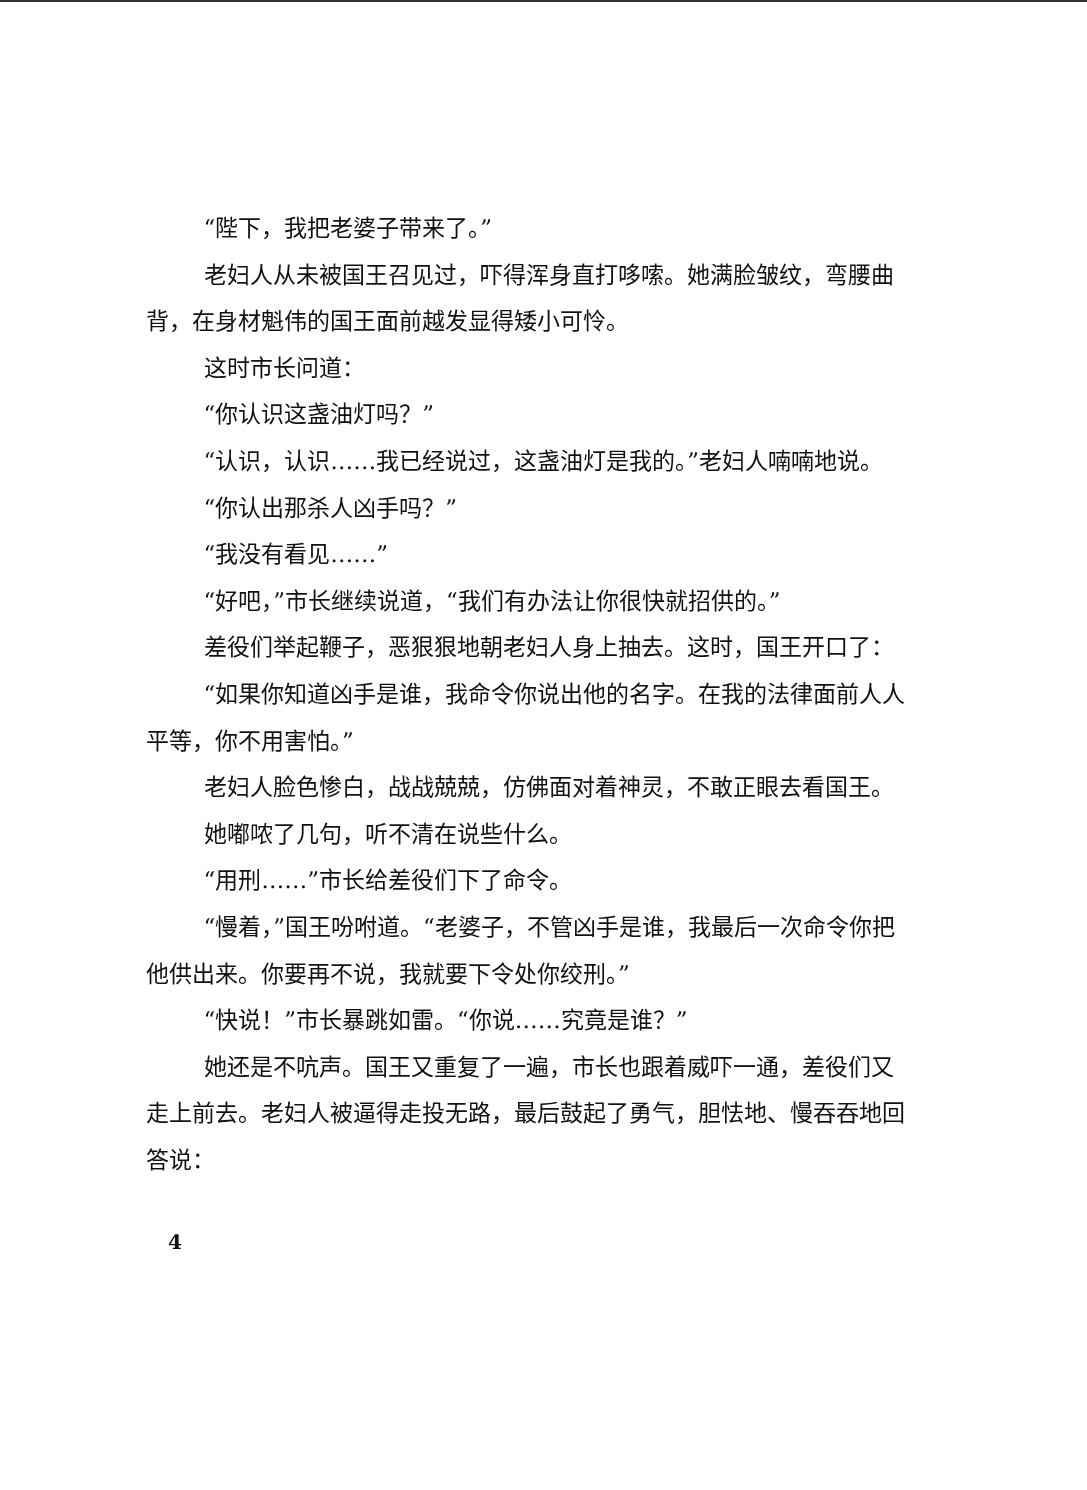“陛下，我把老婆子带来了。”
老妇人从未被国王召见过，吓得浑身直打哆嗦。她满脸皱纹，弯腰曲背，在身材魁伟的国王面前越发显得矮小可怜。
这时市长问道：
“你认识这盏油灯吗？”
“认识，认识……我已经说过，这盏油灯是我的。”老妇人喃喃地说。
“你认出那杀人凶手吗？”
“我没有看见……”
“好吧，”市长继续说道，“我们有办法让你很快就招供的。”
差役们举起鞭子，恶狠狠地朝老妇人身上抽去。这时，国王开口了：
“如果你知道凶手是谁，我命令你说出他的名字。在我的法律面前人人平等，你不用害怕。”
老妇人脸色惨白，战战兢兢，仿佛面对着神灵，不敢正眼去看国王。
她嘟哝了几句，听不清在说些什么。
“用刑……”市长给差役们下了命令。
“慢着，”国王吩咐道。“老婆子，不管凶手是谁，我最后一次命令你把他供出来。你要再不说，我就要下令处你绞刑。”
“快说！”市长暴跳如雷。“你说……究竟是谁？”
她还是不吭声。国王又重复了一遍，市长也跟着威吓一通，差役们又走上前去。老妇人被逼得走投无路，最后鼓起了勇气，胆怯地、慢吞吞地回答说：
4